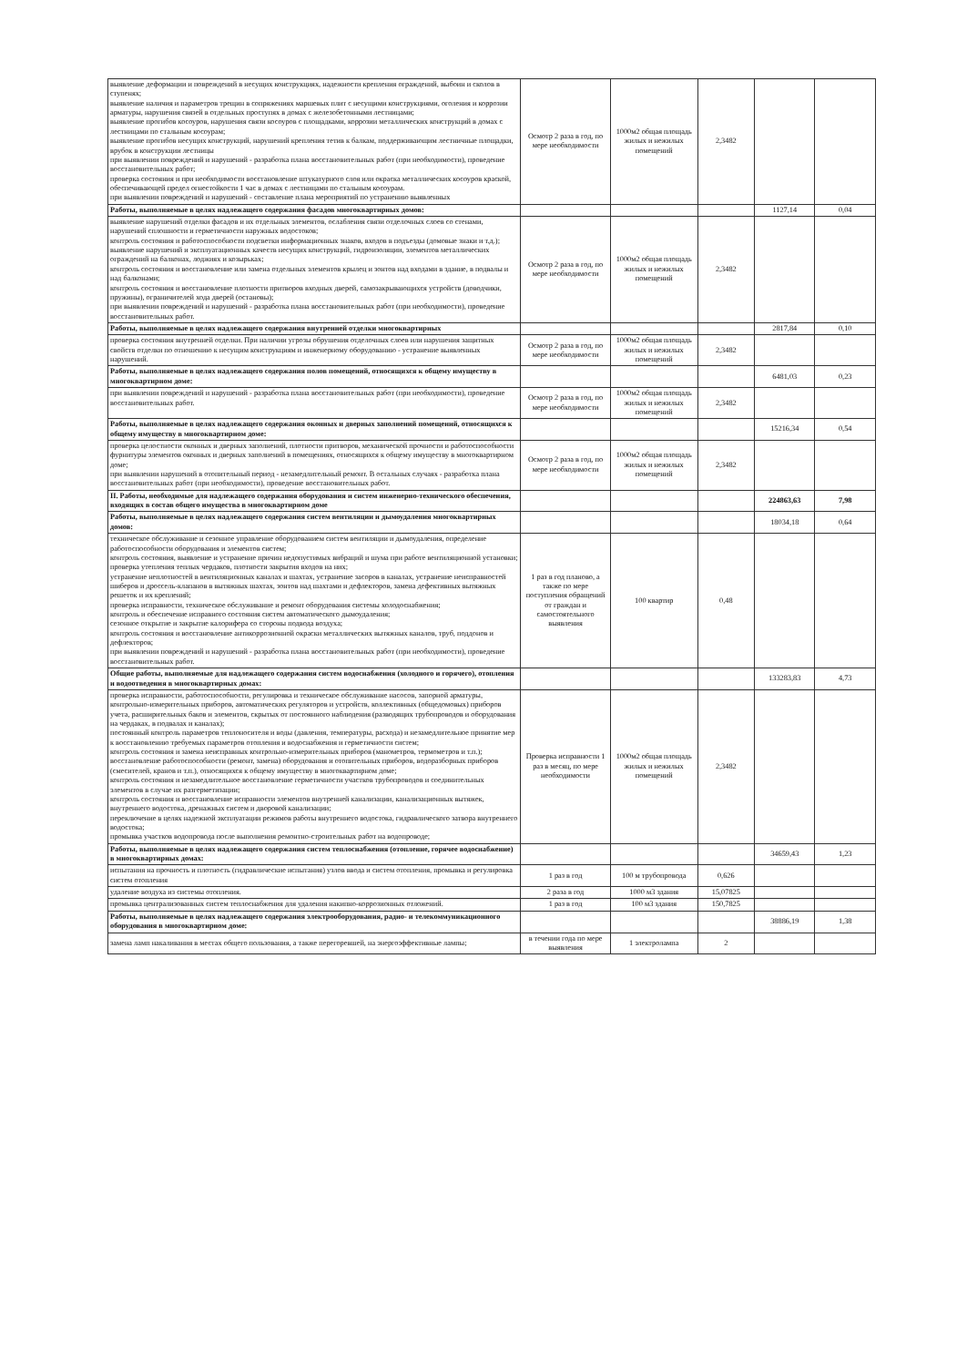| выявление деформации и повреждений в несущих конструкциях, надежности крепления ограждений, выбоин и сколов в ступенях; выявление наличия и параметров трещин в сопряжениях маршевых плит с несущими конструкциями, оголения и коррозии арматуры, нарушения связей в отдельных проступях в домах с железобетонными лестницами; выявление прогибов косоуров, нарушения связи косоуров с площадками, коррозии металлических конструкций в домах с лестницами по стальным косоурам; выявление прогибов несущих конструкций, нарушений крепления тетив к балкам, поддерживающим лестничные площадки, врубок в конструкции лестницы при выявлении повреждений и нарушений - разработка плана восстановительных работ (при необходимости), проведение восстановительных работ; проверка состояния и при необходимости восстановление штукатурного слоя или окраска металлических косоуров краской, обеспечивающей предел огнестойкости 1 час в домах с лестницами по стальным косоурам. при выявлении повреждений и нарушений - составление плана мероприятий по устранению выявленных | Осмотр 2 раза в год, по мере необходимости | 1000м2 общая площадь жилых и нежилых помещений | 2,3482 | | |
| Работы, выполняемые в целях надлежащего содержания фасадов многоквартирных домов: | | | | 1127,14 | 0,04 |
| выявление нарушений отделки фасадов и их отдельных элементов, ослабления связи отделочных слоев со стенами, нарушений сплошности и герметичности наружных водостоков; контроль состояния и работоспособности подсветки информационных знаков, входов в подъезды (домовые знаки и т.д.); выявление нарушений и эксплуатационных качеств несущих конструкций, гидроизоляции, элементов металлических ограждений на балконах, лоджиях и козырьках; контроль состояния и восстановление или замена отдельных элементов крылец и зонтов над входами в здание, в подвалы и над балконами; контроль состояния и восстановление плотности притворов входных дверей, самозакрывающихся устройств (доводчики, пружины), ограничителей хода дверей (остановы); при выявлении повреждений и нарушений - разработка плана восстановительных работ (при необходимости), проведение восстановительных работ. | Осмотр 2 раза в год, по мере необходимости | 1000м2 общая площадь жилых и нежилых помещений | 2,3482 | | |
| Работы, выполняемые в целях надлежащего содержания внутренней отделки многоквартирных | | | | 2817,84 | 0,10 |
| проверка состояния внутренней отделки. При наличии угрозы обрушения отделочных слоев или нарушения защитных свойств отделки по отношению к несущим конструкциям и инженерному оборудованию - устранение выявленных нарушений. | Осмотр 2 раза в год, по мере необходимости | 1000м2 общая площадь жилых и нежилых помещений | 2,3482 | | |
| Работы, выполняемые в целях надлежащего содержания полов помещений, относящихся к общему имуществу в многоквартирном доме: | | | | 6481,03 | 0,23 |
| при выявлении повреждений и нарушений - разработка плана восстановительных работ (при необходимости), проведение восстановительных работ. | Осмотр 2 раза в год, по мере необходимости | 1000м2 общая площадь жилых и нежилых помещений | 2,3482 | | |
| Работы, выполняемые в целях надлежащего содержания оконных и дверных заполнений помещений, относящихся к общему имуществу в многоквартирном доме: | | | | 15216,34 | 0,54 |
| проверка целостности оконных и дверных заполнений, плотности притворов, механической прочности и работоспособности фурнитуры элементов оконных и дверных заполнений в помещениях, относящихся к общему имуществу в многоквартирном доме; при выявлении нарушений в отопительный период - незамедлительный ремонт. В остальных случаях - разработка плана восстановительных работ (при необходимости), проведение восстановительных работ. | Осмотр 2 раза в год, по мере необходимости | 1000м2 общая площадь жилых и нежилых помещений | 2,3482 | | |
| II. Работы, необходимые для надлежащего содержания оборудования и систем инженерно-технического обеспечения, входящих в состав общего имущества в многоквартирном доме | | | | 224863,63 | 7,98 |
| Работы, выполняемые в целях надлежащего содержания систем вентиляции и дымоудаления многоквартирных домов: | | | | 18034,18 | 0,64 |
| техническое обслуживание и сезонное управление оборудованием систем вентиляции и дымоудаления, определение работоспособности оборудования и элементов систем; контроль состояния, выявление и устранение причин недопустимых вибраций и шума при работе вентиляционной установки; проверка утепления теплых чердаков, плотности закрытия входов на них; устранение неплотностей в вентиляционных каналах и шахтах, устранение засоров в каналах, устранение неисправностей шиберов и дроссель-клапанов в вытяжных шахтах, зонтов над шахтами и дефлекторов, замена дефективных вытяжных решеток и их креплений; проверка исправности, техническое обслуживание и ремонт оборудования системы холодоснабжения; контроль и обеспечение исправного состояния систем автоматического дымоудаления; сезонное открытие и закрытие калорифера со стороны подвода воздуха; контроль состояния и восстановление антикоррозионной окраски металлических вытяжных каналов, труб, поддонов и дефлекторов; при выявлении повреждений и нарушений - разработка плана восстановительных работ (при необходимости), проведение восстановительных работ. | 1 раз в год планово, а также по мере поступления обращений от граждан и самостоятельного выявления | 100 квартир | 0,48 | | |
| Общие работы, выполняемые для надлежащего содержания систем водоснабжения (холодного и горячего), отопления и водоотведения в многоквартирных домах: | | | | 133283,83 | 4,73 |
| проверка исправности, работоспособности, регулировка и техническое обслуживание насосов, запорной арматуры, контрольно-измерительных приборов, автоматических регуляторов и устройств, коллективных (общедомовых) приборов учета, расширительных баков и элементов, скрытых от постоянного наблюдения (разводящих трубопроводов и оборудования на чердаках, в подвалах и каналах); постоянный контроль параметров теплоносителя и воды (давления, температуры, расхода) и незамедлительное принятие мер к восстановлению требуемых параметров отопления и водоснабжения и герметичности систем; контроль состояния и замена неисправных контрольно-измерительных приборов (манометров, термометров и т.п.); восстановление работоспособности (ремонт, замена) оборудования и отопительных приборов, водоразборных приборов (смесителей, кранов и т.п.), относящихся к общему имуществу в многоквартирном доме; контроль состояния и незамедлительное восстановление герметичности участков трубопроводов и соединительных элементов в случае их разгерметизации; контроль состояния и восстановление исправности элементов внутренней канализации, канализационных вытяжек, внутреннего водостока, дренажных систем и дворовой канализации; переключение в целях надежной эксплуатации режимов работы внутреннего водостока, гидравлического затвора внутреннего водостока; промывка участков водопровода после выполнения ремонтно-строительных работ на водопроводе; | Проверка исправности 1 раз в месяц, по мере необходимости | 1000м2 общая площадь жилых и нежилых помещений | 2,3482 | | |
| Работы, выполняемые в целях надлежащего содержания систем теплоснабжения (отопление, горячее водоснабжение) в многоквартирных домах: | | | | 34659,43 | 1,23 |
| испытания на прочность и плотность (гидравлические испытания) узлов ввода и систем отопления, промывка и регулировка систем отопления | 1 раз в год | 100 м трубопровода | 0,626 | | |
| удаление воздуха из системы отопления. | 2 раза в год | 1000 м3 здания | 15,07825 | | |
| промывка централизованных систем теплоснабжения для удаления накипно-коррозионных отложений. | 1 раз в год | 100 м3 здания | 150,7825 | | |
| Работы, выполняемые в целях надлежащего содержания электрооборудования, радио- и телекоммуникационного оборудования в многоквартирном доме: | | | | 38886,19 | 1,38 |
| замена ламп накаливания в местах общего пользования, а также перегоревшей, на энергоэффективные лампы; | в течении года по мере выявления | 1 электролампа | 2 | | |